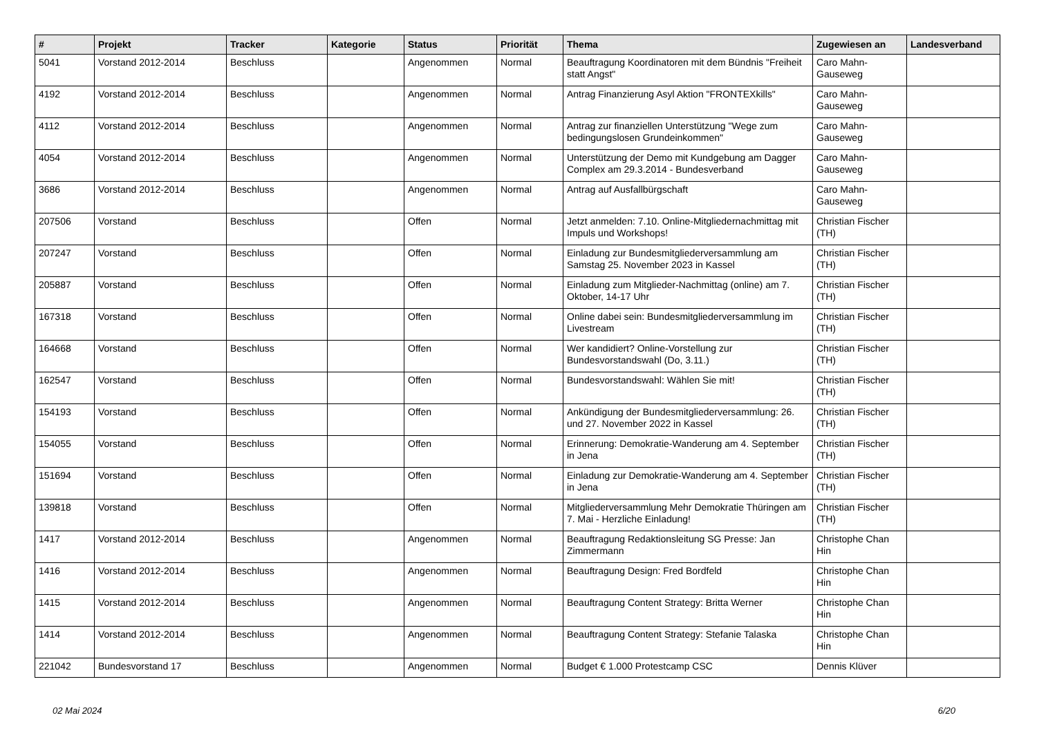| # | Projekt | Tracker | Kategorie | Status | Priorität | Thema | Zugewiesen an | Landesverband |
| --- | --- | --- | --- | --- | --- | --- | --- | --- |
| 5041 | Vorstand 2012-2014 | Beschluss | | Angenommen | Normal | Beauftragung Koordinatoren mit dem Bündnis "Freiheit statt Angst" | Caro Mahn-Gauseweg | |
| 4192 | Vorstand 2012-2014 | Beschluss | | Angenommen | Normal | Antrag Finanzierung Asyl Aktion "FRONTEXkills" | Caro Mahn-Gauseweg | |
| 4112 | Vorstand 2012-2014 | Beschluss | | Angenommen | Normal | Antrag zur finanziellen Unterstützung "Wege zum bedingungslosen Grundeinkommen" | Caro Mahn-Gauseweg | |
| 4054 | Vorstand 2012-2014 | Beschluss | | Angenommen | Normal | Unterstützung der Demo mit Kundgebung am Dagger Complex am 29.3.2014 - Bundesverband | Caro Mahn-Gauseweg | |
| 3686 | Vorstand 2012-2014 | Beschluss | | Angenommen | Normal | Antrag auf Ausfallbürgschaft | Caro Mahn-Gauseweg | |
| 207506 | Vorstand | Beschluss | | Offen | Normal | Jetzt anmelden: 7.10. Online-Mitgliedernachmittag mit Impuls und Workshops! | Christian Fischer (TH) | |
| 207247 | Vorstand | Beschluss | | Offen | Normal | Einladung zur Bundesmitgliederversammlung am Samstag 25. November 2023 in Kassel | Christian Fischer (TH) | |
| 205887 | Vorstand | Beschluss | | Offen | Normal | Einladung zum Mitglieder-Nachmittag (online) am 7. Oktober, 14-17 Uhr | Christian Fischer (TH) | |
| 167318 | Vorstand | Beschluss | | Offen | Normal | Online dabei sein: Bundesmitgliederversammlung im Livestream | Christian Fischer (TH) | |
| 164668 | Vorstand | Beschluss | | Offen | Normal | Wer kandidiert? Online-Vorstellung zur Bundesvorstandswahl (Do, 3.11.) | Christian Fischer (TH) | |
| 162547 | Vorstand | Beschluss | | Offen | Normal | Bundesvorstandswahl: Wählen Sie mit! | Christian Fischer (TH) | |
| 154193 | Vorstand | Beschluss | | Offen | Normal | Ankündigung der Bundesmitgliederversammlung: 26. und 27. November 2022 in Kassel | Christian Fischer (TH) | |
| 154055 | Vorstand | Beschluss | | Offen | Normal | Erinnerung: Demokratie-Wanderung am 4. September in Jena | Christian Fischer (TH) | |
| 151694 | Vorstand | Beschluss | | Offen | Normal | Einladung zur Demokratie-Wanderung am 4. September in Jena | Christian Fischer (TH) | |
| 139818 | Vorstand | Beschluss | | Offen | Normal | Mitgliederversammlung Mehr Demokratie Thüringen am 7. Mai - Herzliche Einladung! | Christian Fischer (TH) | |
| 1417 | Vorstand 2012-2014 | Beschluss | | Angenommen | Normal | Beauftragung Redaktionsleitung SG Presse: Jan Zimmermann | Christophe Chan Hin | |
| 1416 | Vorstand 2012-2014 | Beschluss | | Angenommen | Normal | Beauftragung Design: Fred Bordfeld | Christophe Chan Hin | |
| 1415 | Vorstand 2012-2014 | Beschluss | | Angenommen | Normal | Beauftragung Content Strategy: Britta Werner | Christophe Chan Hin | |
| 1414 | Vorstand 2012-2014 | Beschluss | | Angenommen | Normal | Beauftragung Content Strategy: Stefanie Talaska | Christophe Chan Hin | |
| 221042 | Bundesvorstand 17 | Beschluss | | Angenommen | Normal | Budget € 1.000 Protestcamp CSC | Dennis Klüver | |
02 Mai 2024 6/20